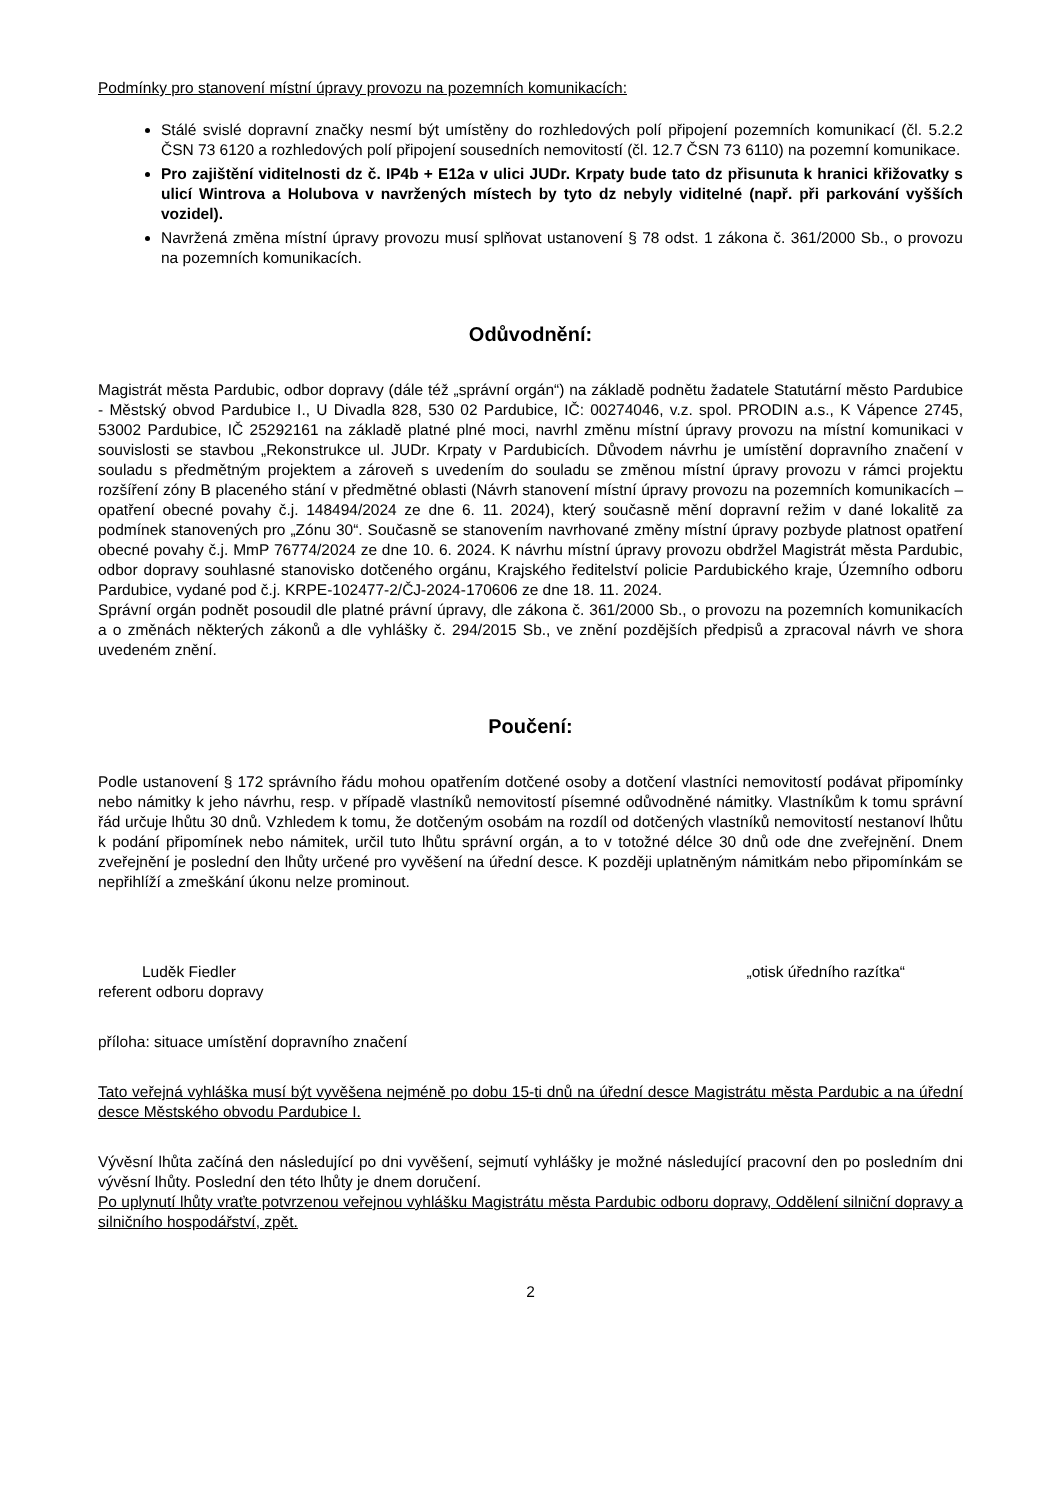Podmínky pro stanovení místní úpravy provozu na pozemních komunikacích:
Stálé svislé dopravní značky nesmí být umístěny do rozhledových polí připojení pozemních komunikací (čl. 5.2.2 ČSN 73 6120 a rozhledových polí připojení sousedních nemovitostí (čl. 12.7 ČSN 73 6110) na pozemní komunikace.
Pro zajištění viditelnosti dz č. IP4b + E12a v ulici JUDr. Krpaty bude tato dz přisunuta k hranici křižovatky s ulicí Wintrova a Holubova v navržených místech by tyto dz nebyly viditelné (např. při parkování vyšších vozidel).
Navržená změna místní úpravy provozu musí splňovat ustanovení § 78 odst. 1 zákona č. 361/2000 Sb., o provozu na pozemních komunikacích.
Odůvodnění:
Magistrát města Pardubic, odbor dopravy (dále též „správní orgán“) na základě podnětu žadatele Statutární město Pardubice - Městský obvod Pardubice I., U Divadla 828, 530 02 Pardubice, IČ: 00274046, v.z. spol. PRODIN a.s., K Vápence 2745, 53002 Pardubice, IČ 25292161 na základě platné plné moci, navrhl změnu místní úpravy provozu na místní komunikaci v souvislosti se stavbou „Rekonstrukce ul. JUDr. Krpaty v Pardubicích. Důvodem návrhu je umístění dopravního značení v souladu s předmětným projektem a zároveň s uvedením do souladu se změnou místní úpravy provozu v rámci projektu rozšíření zóny B placeného stání v předmětné oblasti (Návrh stanovení místní úpravy provozu na pozemních komunikacích – opatření obecné povahy č.j. 148494/2024 ze dne 6. 11. 2024), který současně mění dopravní režim v dané lokalitě za podmínek stanovených pro „Zónu 30“. Současně se stanovením navrhované změny místní úpravy pozbyde platnost opatření obecné povahy č.j. MmP 76774/2024 ze dne 10. 6. 2024. K návrhu místní úpravy provozu obdržel Magistrát města Pardubic, odbor dopravy souhlasné stanovisko dotčeného orgánu, Krajského ředitelství policie Pardubického kraje, Územního odboru Pardubice, vydané pod č.j. KRPE-102477-2/ČJ-2024-170606 ze dne 18. 11. 2024.
Správní orgán podnět posoudil dle platné právní úpravy, dle zákona č. 361/2000 Sb., o provozu na pozemních komunikacích a o změnách některých zákonů a dle vyhlášky č. 294/2015 Sb., ve znění pozdějších předpisů a zpracoval návrh ve shora uvedeném znění.
Poučení:
Podle ustanovení § 172 správního řádu mohou opatřením dotčené osoby a dotčení vlastníci nemovitostí podávat připomínky nebo námitky k jeho návrhu, resp. v případě vlastníků nemovitostí písemné odůvodněné námitky. Vlastníkům k tomu správní řád určuje lhůtu 30 dnů. Vzhledem k tomu, že dotčeným osobám na rozdíl od dotčených vlastníků nemovitostí nestanoví lhůtu k podání připomínek nebo námitek, určil tuto lhůtu správní orgán, a to v totožné délce 30 dnů ode dne zveřejnění. Dnem zveřejnění je poslední den lhůty určené pro vyvěšení na úřední desce. K později uplatněným námitkám nebo připomínkám se nepřihlíží a zmeškání úkonu nelze prominout.
Luděk Fiedler
referent odboru dopravy
„otisk úředního razítka“
příloha: situace umístění dopravního značení
Tato veřejná vyhláška musí být vyvěšena nejméně po dobu 15-ti dnů na úřední desce Magistrátu města Pardubic a na úřední desce Městského obvodu Pardubice I.
Vývěsní lhůta začíná den následující po dni vyvěšení, sejmutí vyhlášky je možné následující pracovní den po posledním dni vývěsní lhůty. Poslední den této lhůty je dnem doručení.
Po uplynutí lhůty vraťte potvrzenou veřejnou vyhlášku Magistrátu města Pardubic odboru dopravy, Oddělení silniční dopravy a silničního hospodářství, zpět.
2